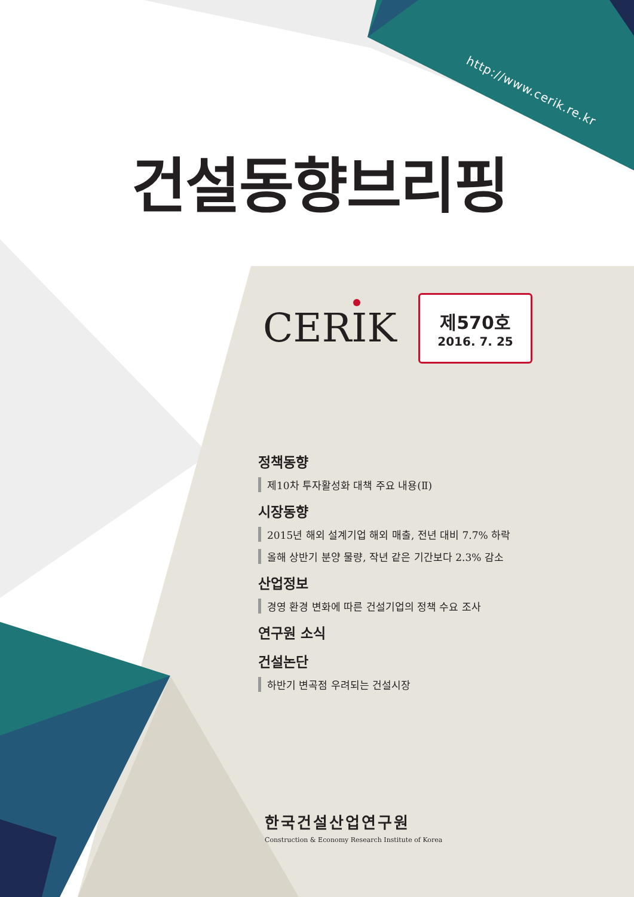http://www.cerik.re.kr
건설동향브리핑
CERIK
제570호
2016. 7. 25
정책동향
제10차 투자활성화 대책 주요 내용(Ⅱ)
시장동향
2015년 해외 설계기업 해외 매출, 전년 대비 7.7% 하락
올해 상반기 분양 물량, 작년 같은 기간보다 2.3% 감소
산업정보
경영 환경 변화에 따른 건설기업의 정책 수요 조사
연구원 소식
건설논단
하반기 변곡점 우려되는 건설시장
한국건설산업연구원
Construction & Economy Research Institute of Korea